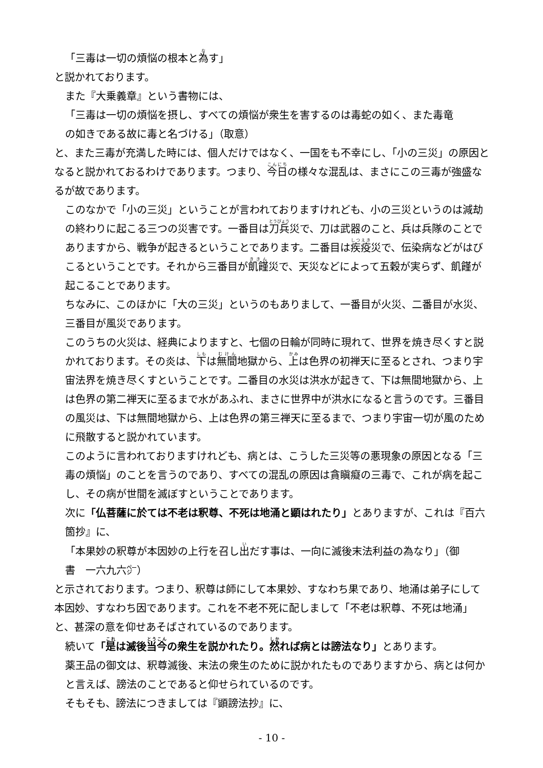「三毒は一切の煩悩の根本と為す」
と説かれております。
また『大乗義章』という書物には、
「三毒は一切の煩悩を摂し、すべての煩悩が衆生を害するのは毒蛇の如く、また毒竜
の如きである故に毒と名づける」（取意）
と、また三毒が充満した時には、個人だけではなく、一国をも不幸にし、「小の三災」の原因となると説かれておるわけであります。つまり、今日の様々な混乱は、まさにこの三毒が強盛なるが故であります。
このなかで「小の三災」ということが言われておりますけれども、小の三災というのは減劫の終わりに起こる三つの災害です。一番目は刀兵災で、刀は武器のこと、兵は兵隊のことでありますから、戦争が起きるということであります。二番目は疾疫災で、伝染病などがはびこるということです。それから三番目が飢饉災で、天災などによって五穀が実らず、飢饉が起こることであります。
ちなみに、このほかに「大の三災」というのもありまして、一番目が火災、二番目が水災、三番目が風災であります。
このうちの火災は、経典によりますと、七個の日輪が同時に現れて、世界を焼き尽くすと説かれております。その炎は、下は無間地獄から、上は色界の初禅天に至るとされ、つまり宇宙法界を焼き尽くすということです。二番目の水災は洪水が起きて、下は無間地獄から、上は色界の第二禅天に至るまで水があふれ、まさに世界中が洪水になると言うのです。三番目の風災は、下は無間地獄から、上は色界の第三禅天に至るまで、つまり宇宙一切が風のために飛散すると説かれています。
このように言われておりますけれども、病とは、こうした三災等の悪現象の原因となる「三毒の煩悩」のことを言うのであり、すべての混乱の原因は貪瞋癡の三毒で、これが病を起こし、その病が世間を滅ぼすということであります。
次に「仏菩薩に於ては不老は釈尊、不死は地涌と顕はれたり」とありますが、これは『百六箇抄』に、
「本果妙の釈尊が本因妙の上行を召し出だす事は、一向に滅後末法利益の為なり」（御
書　一六九六㌻）
と示されております。つまり、釈尊は師にして本果妙、すなわち果であり、地涌は弟子にして本因妙、すなわち因であります。これを不老不死に配しまして「不老は釈尊、不死は地涌」と、甚深の意を仰せあそばされているのであります。
続いて「是は滅後当今の衆生を説かれたり。然れば病とは謗法なり」とあります。
薬王品の御文は、釈尊滅後、末法の衆生のために説かれたものでありますから、病とは何かと言えば、謗法のことであると仰せられているのです。
そもそも、謗法につきましては『顕謗法抄』に、
- 10 -